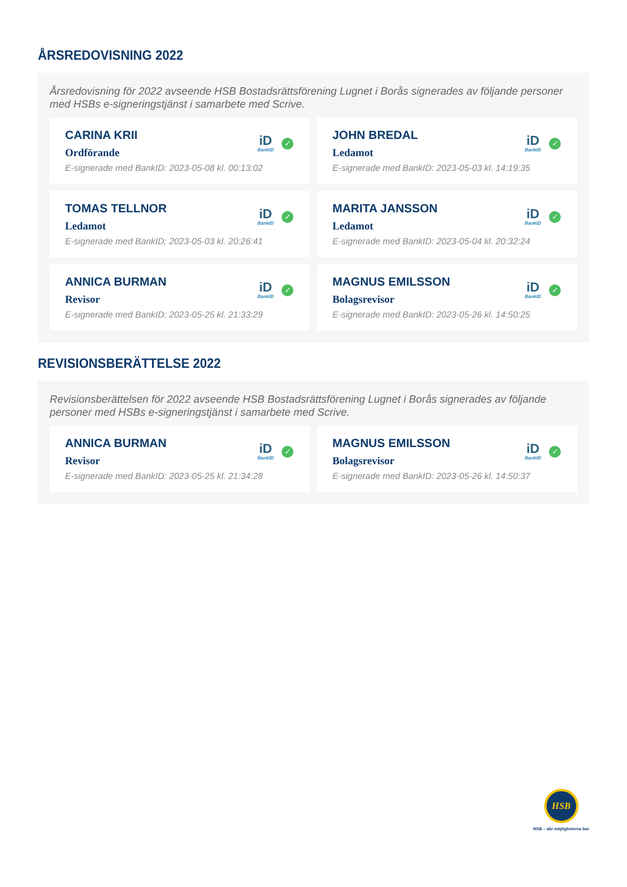ÅRSREDOVISNING 2022
Årsredovisning för 2022 avseende HSB Bostadsrättsförening Lugnet i Borås signerades av följande personer med HSBs e-signeringstjänst i samarbete med Scrive.
CARINA KRII
Ordförande
E-signerade med BankID: 2023-05-08 kl. 00:13:02
iD
BankID
✓
JOHN BREDAL
Ledamot
E-signerade med BankID: 2023-05-03 kl. 14:19:35
iD
BankID
✓
TOMAS TELLNOR
Ledamot
E-signerade med BankID: 2023-05-03 kl. 20:26:41
iD
BankID
✓
MARITA JANSSON
Ledamot
E-signerade med BankID: 2023-05-04 kl. 20:32:24
iD
BankID
✓
ANNICA BURMAN
Revisor
E-signerade med BankID: 2023-05-25 kl. 21:33:29
iD
BankID
✓
MAGNUS EMILSSON
Bolagsrevisor
E-signerade med BankID: 2023-05-26 kl. 14:50:25
iD
BankID
✓
REVISIONSBERÄTTELSE 2022
Revisionsberättelsen för 2022 avseende HSB Bostadsrättsförening Lugnet i Borås signerades av följande personer med HSBs e-signeringstjänst i samarbete med Scrive.
ANNICA BURMAN
Revisor
E-signerade med BankID: 2023-05-25 kl. 21:34:28
iD
BankID
✓
MAGNUS EMILSSON
Bolagsrevisor
E-signerade med BankID: 2023-05-26 kl. 14:50:37
iD
BankID
✓
HSB
HSB – där möjligheterna bor